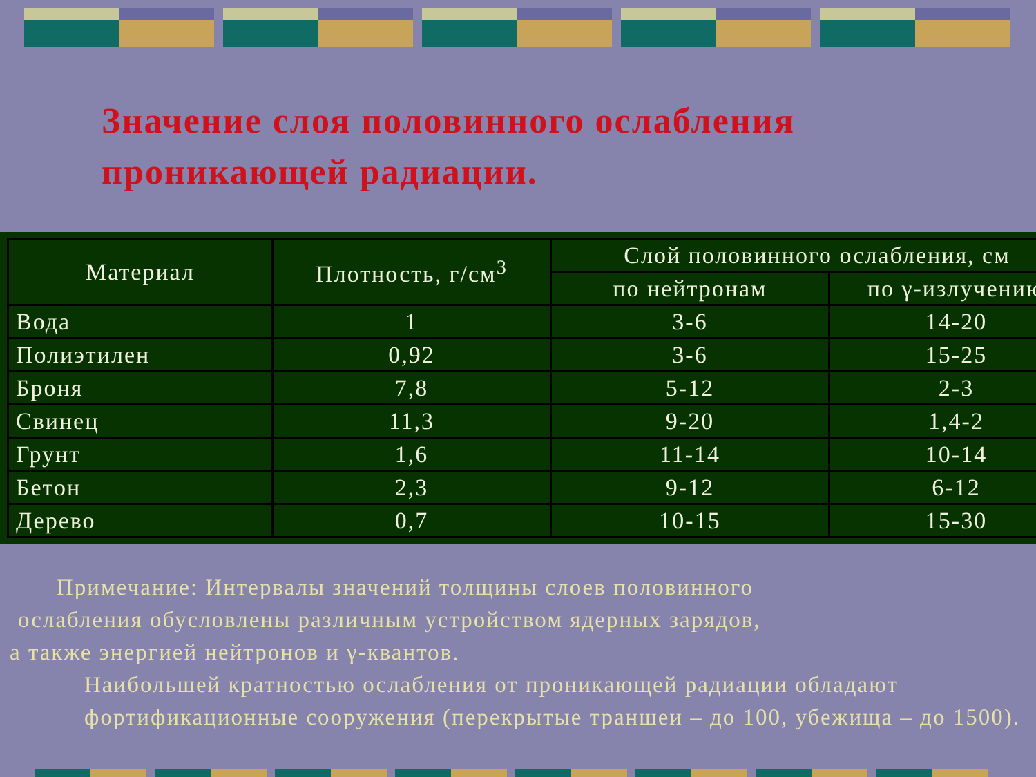Значение слоя половинного ослабления проникающей радиации.
| Материал | Плотность, г/см<sup>3</sup> | Слой половинного ослабления, см | |
| --- | --- | --- | --- |
| | | по нейтронам | по γ-излучению |
| Вода | 1 | 3-6 | 14-20 |
| Полиэтилен | 0,92 | 3-6 | 15-25 |
| Броня | 7,8 | 5-12 | 2-3 |
| Свинец | 11,3 | 9-20 | 1,4-2 |
| Грунт | 1,6 | 11-14 | 10-14 |
| Бетон | 2,3 | 9-12 | 6-12 |
| Дерево | 0,7 | 10-15 | 15-30 |
Примечание: Интервалы значений толщины слоев половинного
ослабления обусловлены различным устройством ядерных зарядов,
а также энергией нейтронов и γ-квантов.
Наибольшей кратностью ослабления от проникающей радиации обладают фортификационные сооружения (перекрытые траншеи – до 100, убежища – до 1500).